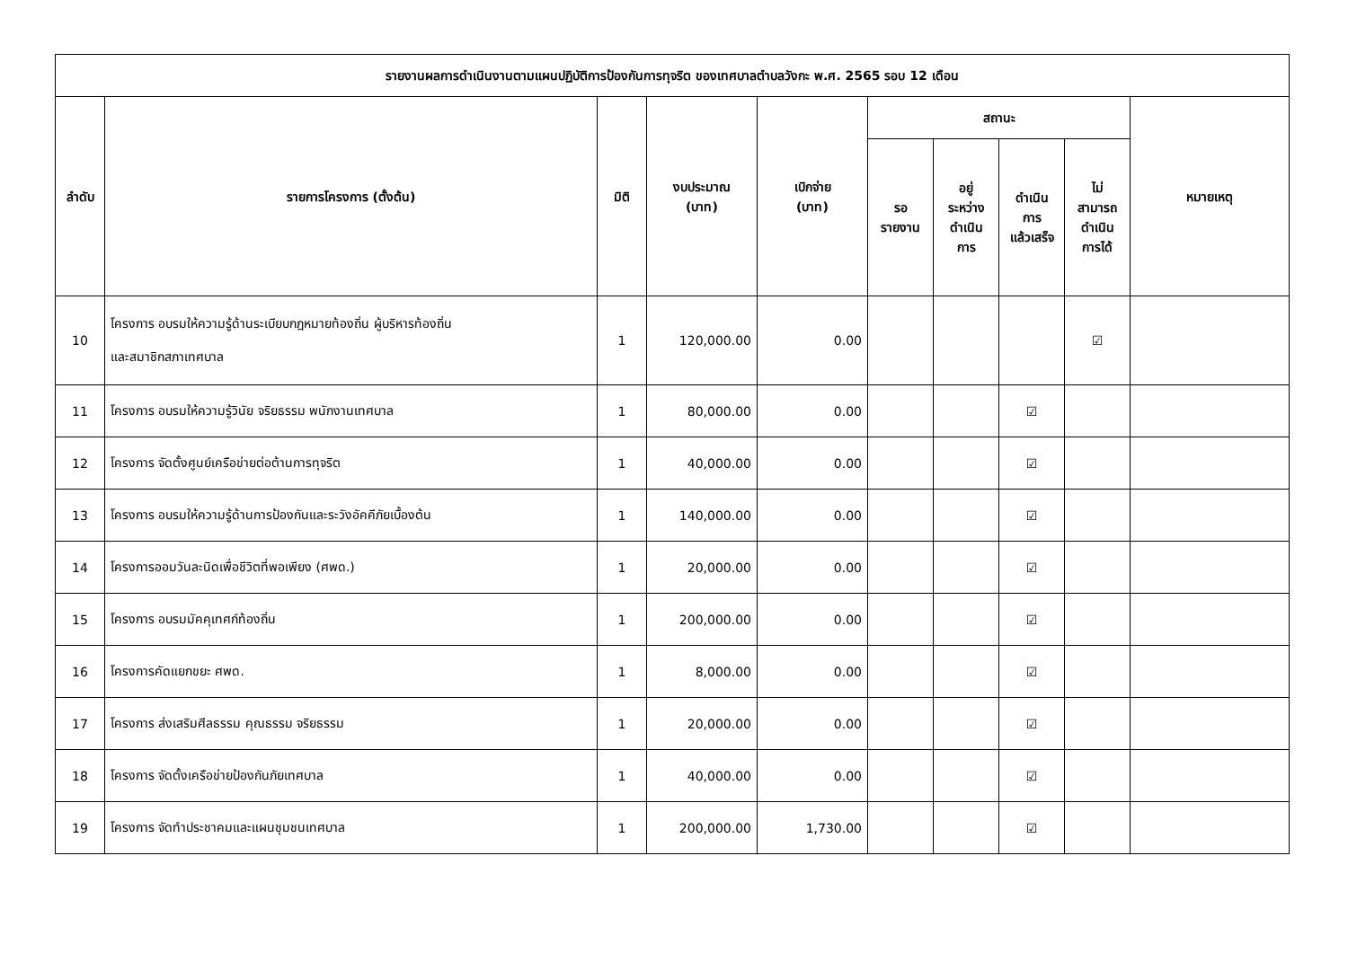| รายงานผลการดำเนินงานตามแผนปฏิบัติการป้องกันการทุจริต ของเทศบาลตำบลวังกะ พ.ศ. 2565 รอบ 12 เดือน | | | | | | | | | |
| --- | --- | --- | --- | --- | --- | --- | --- | --- | --- |
| ลำดับ | รายการโครงการ (ตั้งต้น) | มิติ | งบประมาณ (บาท) | เบิกจ่าย (บาท) | สถานะ | | | | หมายเหตุ |
| | | | | | รอ รายงาน | อยู่ ระหว่าง ดำเนิน การ | ดำเนิน การ แล้วเสร็จ | ไม่ สามารถ ดำเนิน การได้ | |
| 10 | โครงการ อบรมให้ความรู้ด้านระเบียบกฎหมายท้องถิ่น ผู้บริหารท้องถิ่น และสมาชิกสภาเทศบาล | 1 | 120,000.00 | 0.00 | | | | ☑ | |
| 11 | โครงการ อบรมให้ความรู้วินัย จริยธรรม พนักงานเทศบาล | 1 | 80,000.00 | 0.00 | | | ☑ | | |
| 12 | โครงการ จัดตั้งศูนย์เครือข่ายต่อต้านการทุจริต | 1 | 40,000.00 | 0.00 | | | ☑ | | |
| 13 | โครงการ อบรมให้ความรู้ด้านการป้องกันและระวังอัคคีภัยเบื้องต้น | 1 | 140,000.00 | 0.00 | | | ☑ | | |
| 14 | โครงการออมวันละนิดเพื่อชีวิตที่พอเพียง (ศพด.) | 1 | 20,000.00 | 0.00 | | | ☑ | | |
| 15 | โครงการ อบรมมัคคุเทศก์ท้องถิ่น | 1 | 200,000.00 | 0.00 | | | ☑ | | |
| 16 | โครงการคัดแยกขยะ ศพด. | 1 | 8,000.00 | 0.00 | | | ☑ | | |
| 17 | โครงการ ส่งเสริมศีลธรรม คุณธรรม จริยธรรม | 1 | 20,000.00 | 0.00 | | | ☑ | | |
| 18 | โครงการ จัดตั้งเครือข่ายป้องกันภัยเทศบาล | 1 | 40,000.00 | 0.00 | | | ☑ | | |
| 19 | โครงการ จัดทำประชาคมและแผนชุมชนเทศบาล | 1 | 200,000.00 | 1,730.00 | | | ☑ | | |